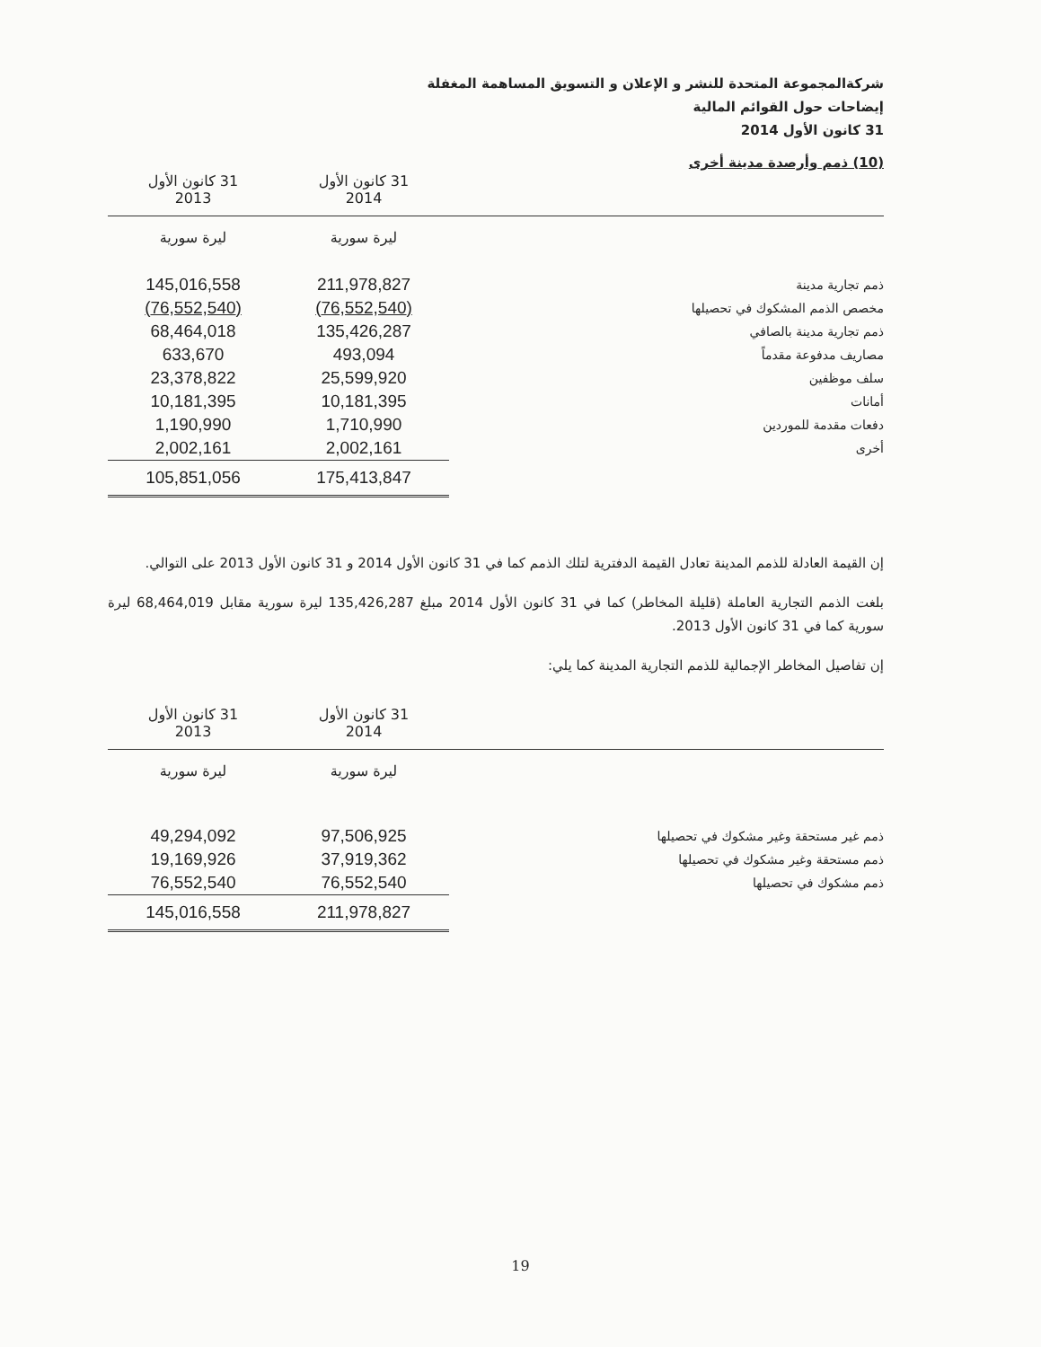شركةالمجموعة المتحدة للنشر و الإعلان و التسويق المساهمة المغفلة
إيضاحات حول القوائم المالية
31 كانون الأول 2014
(10) ذمم وأرصدة مدينة أخرى
| | 31 كانون الأول 2014 | 31 كانون الأول 2013 |
| --- | --- | --- |
| | ليرة سورية | ليرة سورية |
| ذمم تجارية مدينة | 211,978,827 | 145,016,558 |
| مخصص الذمم المشكوك في تحصيلها | (76,552,540) | (76,552,540) |
| ذمم تجارية مدينة بالصافي | 135,426,287 | 68,464,018 |
| مصاريف مدفوعة مقدماً | 493,094 | 633,670 |
| سلف موظفين | 25,599,920 | 23,378,822 |
| أمانات | 10,181,395 | 10,181,395 |
| دفعات مقدمة للموردين | 1,710,990 | 1,190,990 |
| أخرى | 2,002,161 | 2,002,161 |
| | 175,413,847 | 105,851,056 |
إن القيمة العادلة للذمم المدينة تعادل القيمة الدفترية لتلك الذمم كما في 31 كانون الأول 2014 و 31 كانون الأول 2013 على التوالي.
بلغت الذمم التجارية العاملة (قليلة المخاطر) كما في 31 كانون الأول 2014 مبلغ 135,426,287 ليرة سورية مقابل 68,464,019 ليرة سورية كما في 31 كانون الأول 2013.
إن تفاصيل المخاطر الإجمالية للذمم التجارية المدينة كما يلي:
| | 31 كانون الأول 2014 | 31 كانون الأول 2013 |
| --- | --- | --- |
| | ليرة سورية | ليرة سورية |
| ذمم غير مستحقة وغير مشكوك في تحصيلها | 97,506,925 | 49,294,092 |
| ذمم مستحقة وغير مشكوك في تحصيلها | 37,919,362 | 19,169,926 |
| ذمم مشكوك في تحصيلها | 76,552,540 | 76,552,540 |
| | 211,978,827 | 145,016,558 |
19